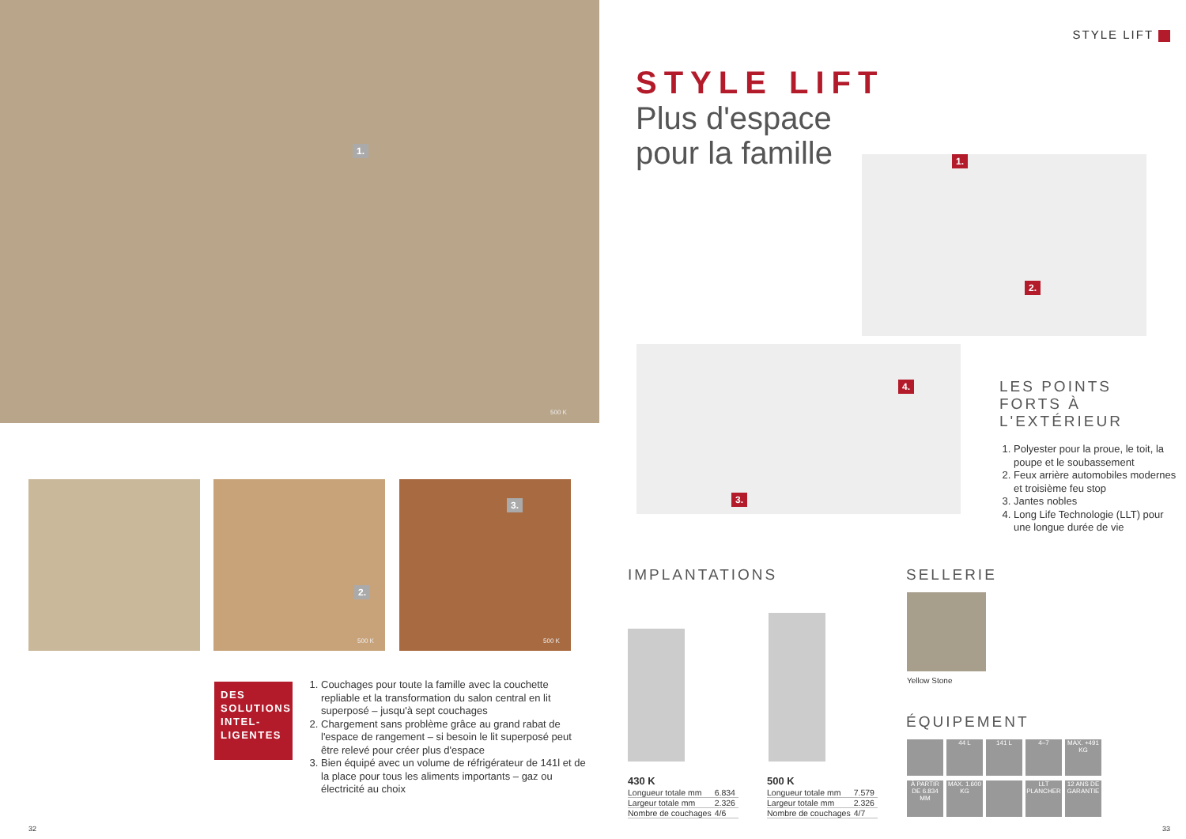1.
500 K
2.
500 K
3.
500 K
DES SOLUTIONS INTEL-LIGENTES
1. Couchages pour toute la famille avec la couchette repliable et la transformation du salon central en lit superposé – jusqu'à sept couchages
2. Chargement sans problème grâce au grand rabat de l'espace de rangement – si besoin le lit superposé peut être relevé pour créer plus d'espace
3. Bien équipé avec un volume de réfrigérateur de 141l et de la place pour tous les aliments importants – gaz ou électricité au choix
32
STYLE LIFT
STYLE LIFT
Plus d'espace
pour la famille
1.
2.
4.
3.
LES POINTS FORTS À L'EXTÉRIEUR
1. Polyester pour la proue, le toit, la poupe et le soubassement
2. Feux arrière automobiles modernes et troisième feu stop
3. Jantes nobles
4. Long Life Technologie (LLT) pour une longue durée de vie
IMPLANTATIONS
430 K
| Longueur totale mm | 6.834 |
| Largeur totale mm | 2.326 |
| Nombre de couchages | 4/6 |
500 K
| Longueur totale mm | 7.579 |
| Largeur totale mm | 2.326 |
| Nombre de couchages | 4/7 |
SELLERIE
Yellow Stone
ÉQUIPEMENT
44 L 141 L 4–7 MAX. +491 KG À PARTIR DE 6.834 MM MAX. 1.600 KG LLT PLANCHER 12 ANS DE GARANTIE
33